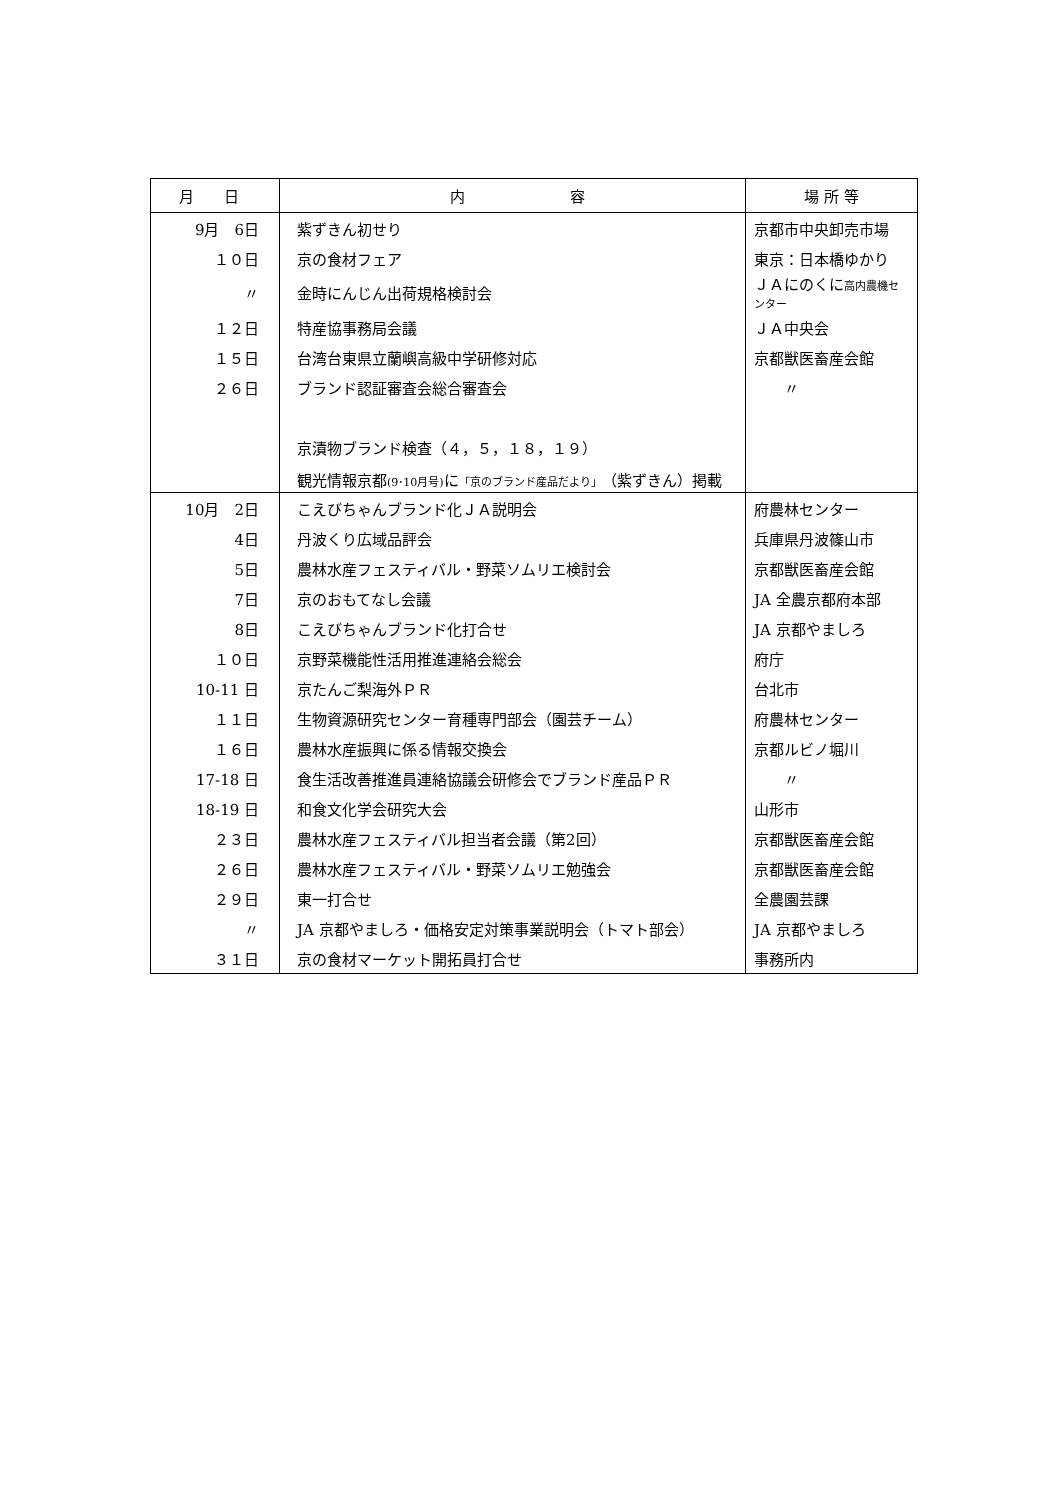| 月 日 | 内 容 | 場 所 等 |
| --- | --- | --- |
| 9月 6日 | 紫ずきん初せり | 京都市中央卸売市場 |
| １０日 | 京の食材フェア | 東京：日本橋ゆかり |
| 〃 | 金時にんじん出荷規格検討会 | ＪＡにのくに 高内農機センター |
| １２日 | 特産協事務局会議 | ＪＡ中央会 |
| １５日 | 台湾台東県立蘭嶼高級中学研修対応 | 京都獣医畜産会館 |
| ２６日 | ブランド認証審査会総合審査会 | 〃 |
| | 京漬物ブランド検査（４，５，１８，１９） | |
| | 観光情報京都 (9･10月号) に 「京のブランド産品だより」 （紫ずきん）掲載 | |
| 10月 2日 | こえびちゃんブランド化ＪＡ説明会 | 府農林センター |
| 4日 | 丹波くり広域品評会 | 兵庫県丹波篠山市 |
| 5日 | 農林水産フェスティバル・野菜ソムリエ検討会 | 京都獣医畜産会館 |
| 7日 | 京のおもてなし会議 | JA 全農京都府本部 |
| 8日 | こえびちゃんブランド化打合せ | JA 京都やましろ |
| １０日 | 京野菜機能性活用推進連絡会総会 | 府庁 |
| 10-11 日 | 京たんご梨海外ＰＲ | 台北市 |
| １１日 | 生物資源研究センター育種専門部会（園芸チーム） | 府農林センター |
| １６日 | 農林水産振興に係る情報交換会 | 京都ルビノ堀川 |
| 17-18 日 | 食生活改善推進員連絡協議会研修会でブランド産品ＰＲ | 〃 |
| 18-19 日 | 和食文化学会研究大会 | 山形市 |
| ２３日 | 農林水産フェスティバル担当者会議（第2回） | 京都獣医畜産会館 |
| ２６日 | 農林水産フェスティバル・野菜ソムリエ勉強会 | 京都獣医畜産会館 |
| ２９日 | 東一打合せ | 全農園芸課 |
| 〃 | JA 京都やましろ・価格安定対策事業説明会（トマト部会） | JA 京都やましろ |
| ３１日 | 京の食材マーケット開拓員打合せ | 事務所内 |